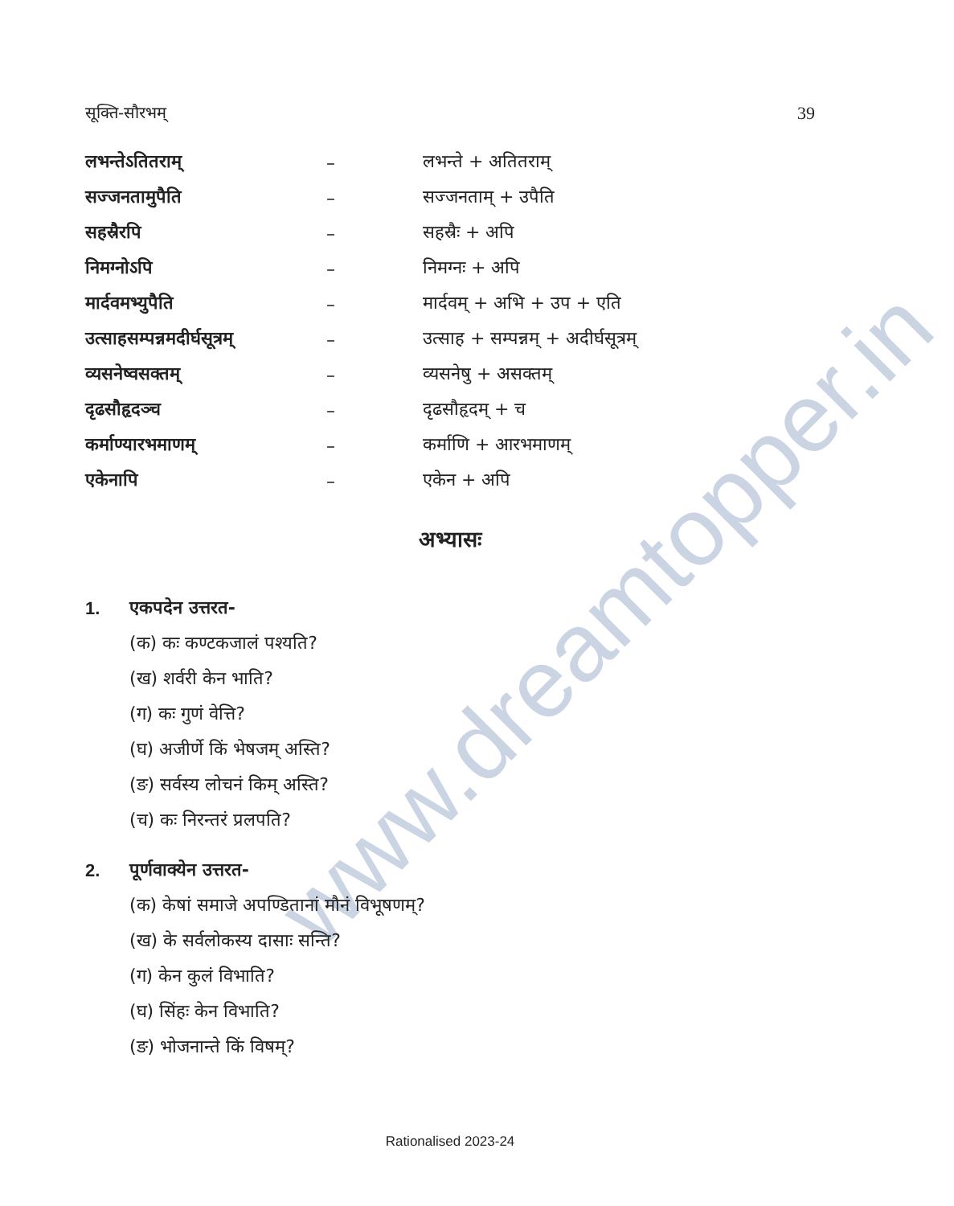www.dreamtopper.in
सूक्ति-सौरभम् 39
लभन्तेऽतितराम् – लभन्ते + अतितराम्
सज्जनतामुपैति – सज्जनताम् + उपैति
सहस्रैरपि – सहस्रैः + अपि
निमग्नोऽपि – निमग्नः + अपि
मार्दवमभ्युपैति – मार्दवम् + अभि + उप + एति
उत्साहसम्पन्नमदीर्घसूत्रम् – उत्साह + सम्पन्नम् + अदीर्घसूत्रम्
व्यसनेष्वसक्तम् – व्यसनेषु + असक्तम्
दृढसौहृदञ्च – दृढसौहृदम् + च
कर्माण्यारभमाणम् – कर्माणि + आरभमाणम्
एकेनापि – एकेन + अपि
अभ्यासः
1. एकपदेन उत्तरत-
(क) कः कण्टकजालं पश्यति?
(ख) शर्वरी केन भाति?
(ग) कः गुणं वेत्ति?
(घ) अजीर्णे किं भेषजम् अस्ति?
(ङ) सर्वस्य लोचनं किम् अस्ति?
(च) कः निरन्तरं प्रलपति?
2. पूर्णवाक्येन उत्तरत-
(क) केषां समाजे अपण्डितानां मौनं विभूषणम्?
(ख) के सर्वलोकस्य दासाः सन्ति?
(ग) केन कुलं विभाति?
(घ) सिंहः केन विभाति?
(ङ) भोजनान्ते किं विषम्?
Rationalised 2023-24